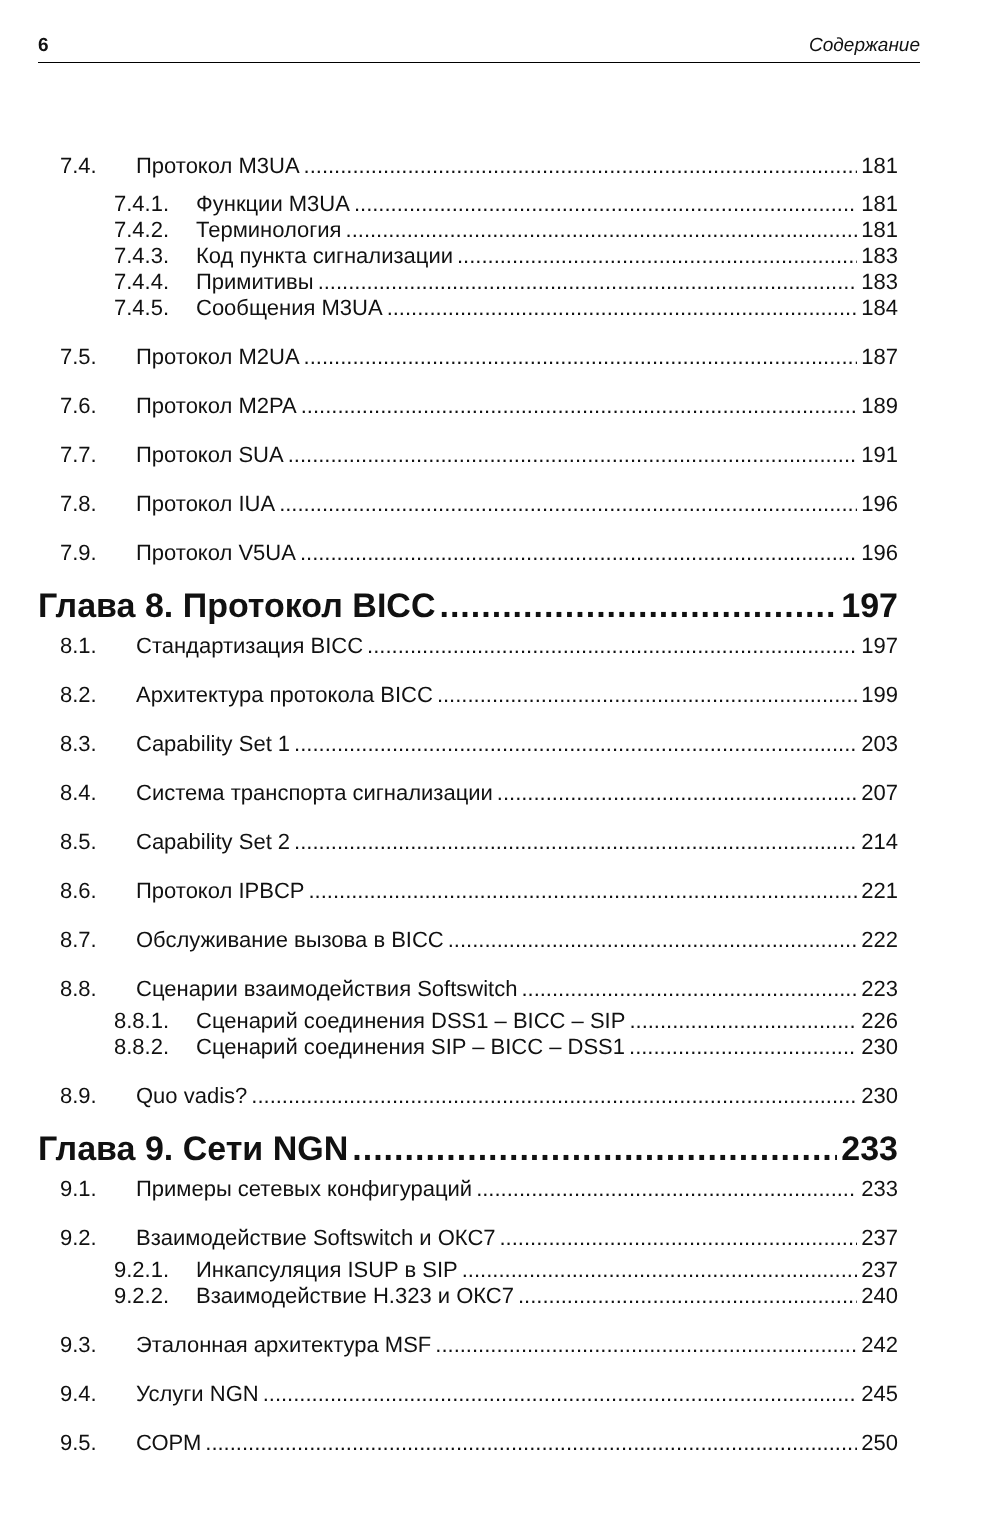6 Содержание
7.4. Протокол M3UA 181
7.4.1. Функции M3UA 181
7.4.2. Терминология 181
7.4.3. Код пункта сигнализации 183
7.4.4. Примитивы 183
7.4.5. Сообщения M3UA 184
7.5. Протокол M2UA 187
7.6. Протокол M2PA 189
7.7. Протокол SUA 191
7.8. Протокол IUA 196
7.9. Протокол V5UA 196
Глава 8. Протокол BICC 197
8.1. Стандартизация BICC 197
8.2. Архитектура протокола BICC 199
8.3. Capability Set 1 203
8.4. Система транспорта сигнализации 207
8.5. Capability Set 2 214
8.6. Протокол IPBCP 221
8.7. Обслуживание вызова в BICC 222
8.8. Сценарии взаимодействия Softswitch 223
8.8.1. Сценарий соединения DSS1 – BICC – SIP 226
8.8.2. Сценарий соединения SIP – BICC – DSS1 230
8.9. Quo vadis? 230
Глава 9. Сети NGN 233
9.1. Примеры сетевых конфигураций 233
9.2. Взаимодействие Softswitch и ОКС7 237
9.2.1. Инкапсуляция ISUP в SIP 237
9.2.2. Взаимодействие H.323 и ОКС7 240
9.3. Эталонная архитектура MSF 242
9.4. Услуги NGN 245
9.5. СОРМ 250